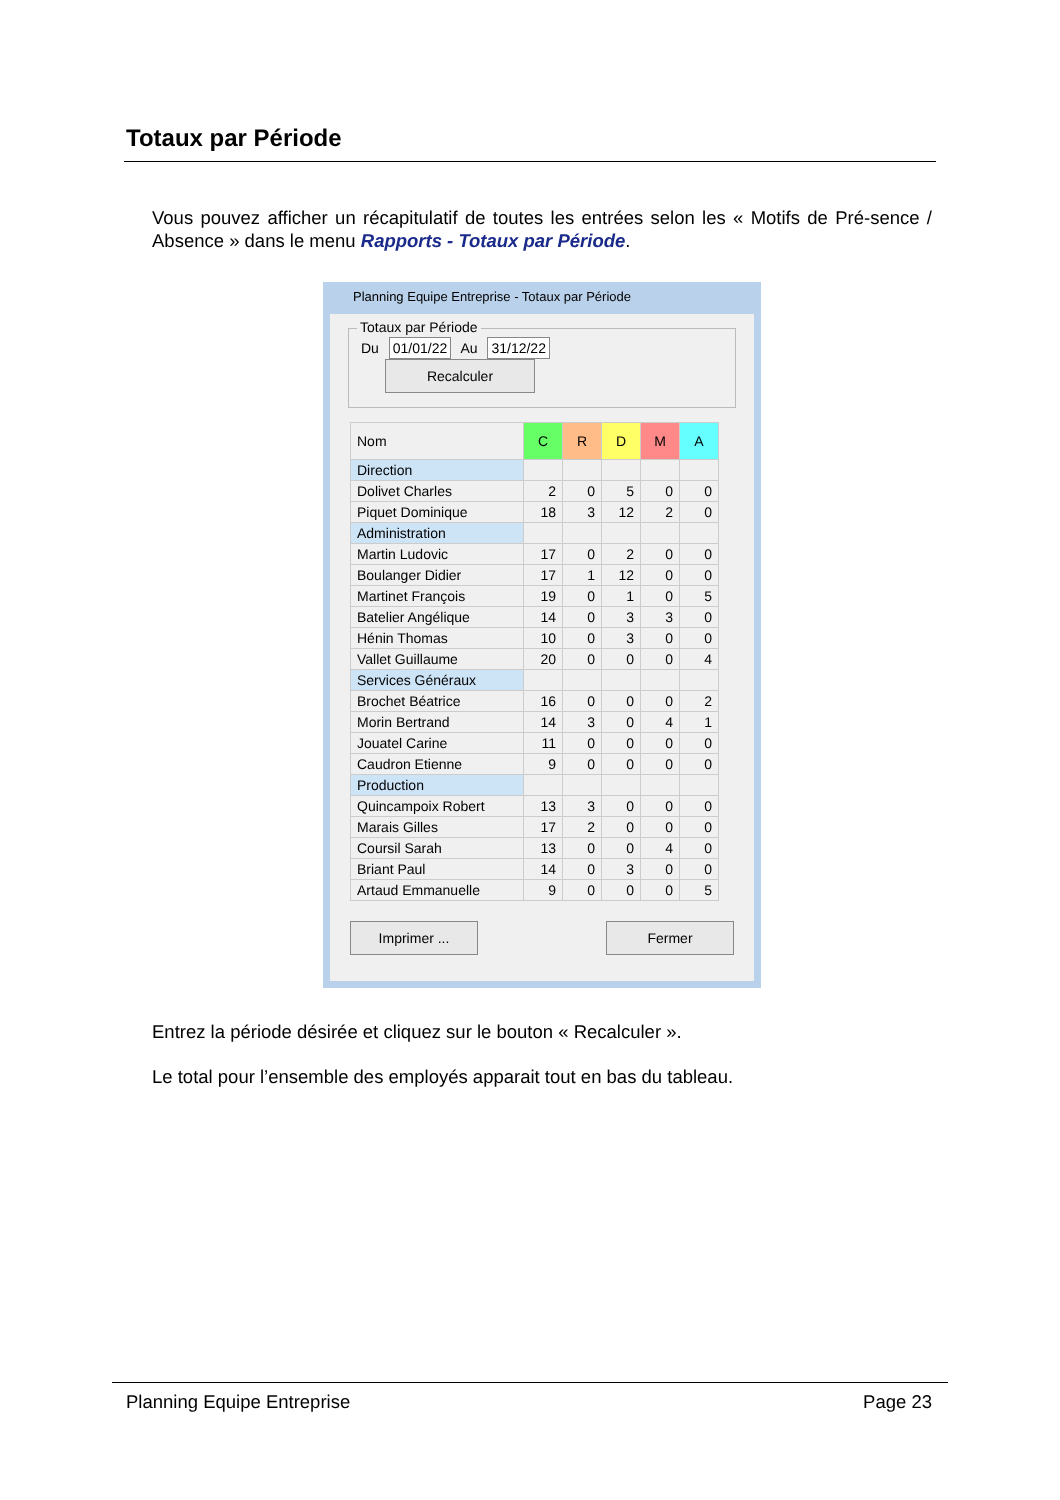Totaux par Période
Vous pouvez afficher un récapitulatif de toutes les entrées selon les « Motifs de Pré-sence / Absence » dans le menu Rapports - Totaux par Période.
Planning Equipe Entreprise - Totaux par Période
Totaux par Période
Du 01/01/22 Au 31/12/22 Recalculer
| Nom | C | R | D | M | A |
| --- | --- | --- | --- | --- | --- |
| Direction | | | | | |
| Dolivet Charles | 2 | 0 | 5 | 0 | 0 |
| Piquet Dominique | 18 | 3 | 12 | 2 | 0 |
| Administration | | | | | |
| Martin Ludovic | 17 | 0 | 2 | 0 | 0 |
| Boulanger Didier | 17 | 1 | 12 | 0 | 0 |
| Martinet François | 19 | 0 | 1 | 0 | 5 |
| Batelier Angélique | 14 | 0 | 3 | 3 | 0 |
| Hénin Thomas | 10 | 0 | 3 | 0 | 0 |
| Vallet Guillaume | 20 | 0 | 0 | 0 | 4 |
| Services Généraux | | | | | |
| Brochet Béatrice | 16 | 0 | 0 | 0 | 2 |
| Morin Bertrand | 14 | 3 | 0 | 4 | 1 |
| Jouatel Carine | 11 | 0 | 0 | 0 | 0 |
| Caudron Etienne | 9 | 0 | 0 | 0 | 0 |
| Production | | | | | |
| Quincampoix Robert | 13 | 3 | 0 | 0 | 0 |
| Marais Gilles | 17 | 2 | 0 | 0 | 0 |
| Coursil Sarah | 13 | 0 | 0 | 4 | 0 |
| Briant Paul | 14 | 0 | 3 | 0 | 0 |
| Artaud Emmanuelle | 9 | 0 | 0 | 0 | 5 |
Imprimer ... Fermer
Entrez la période désirée et cliquez sur le bouton « Recalculer ».
Le total pour l’ensemble des employés apparait tout en bas du tableau.
Planning Equipe Entreprise Page 23